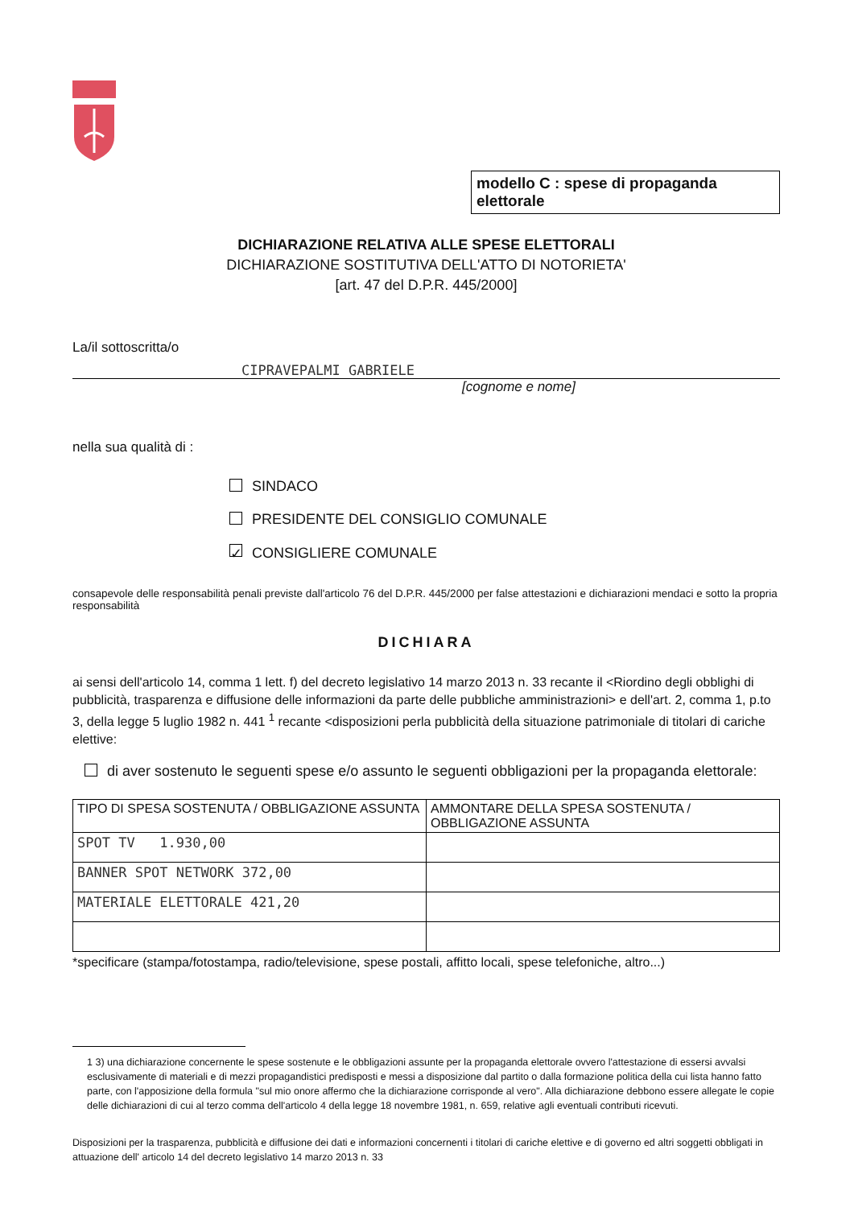modello C : spese di propaganda elettorale
DICHIARAZIONE RELATIVA ALLE SPESE ELETTORALI
DICHIARAZIONE SOSTITUTIVA DELL'ATTO DI NOTORIETA'
[art. 47 del D.P.R. 445/2000]
La/il sottoscritta/o
CIPRAVEPALMI GABRIELE
[cognome e nome]
nella sua qualità di :
SINDACO
PRESIDENTE DEL CONSIGLIO COMUNALE
✓ CONSIGLIERE COMUNALE
consapevole delle responsabilità penali previste dall'articolo 76 del D.P.R. 445/2000 per false attestazioni e dichiarazioni mendaci e sotto la propria responsabilità
DICHIARA
ai sensi dell'articolo 14, comma 1 lett. f) del decreto legislativo 14 marzo 2013 n. 33 recante il <Riordino degli obblighi di pubblicità, trasparenza e diffusione delle informazioni da parte delle pubbliche amministrazioni> e dell'art. 2, comma 1, p.to 3, della legge 5 luglio 1982 n. 441 <sup>1</sup> recante <disposizioni perla pubblicità della situazione patrimoniale di titolari di cariche elettive:
di aver sostenuto le seguenti spese e/o assunto le seguenti obbligazioni per la propaganda elettorale:
| TIPO DI SPESA SOSTENUTA / OBBLIGAZIONE ASSUNTA | AMMONTARE DELLA SPESA SOSTENUTA / OBBLIGAZIONE ASSUNTA |
| --- | --- |
| SPOT TV 1.930,00 | |
| BANNER SPOT NETWORK 372,00 | |
| MATERIALE ELETTORALE 421,20 | |
*specificare (stampa/fotostampa, radio/televisione, spese postali, affitto locali, spese telefoniche, altro...)
1 3) una dichiarazione concernente le spese sostenute e le obbligazioni assunte per la propaganda elettorale ovvero l'attestazione di essersi avvalsi esclusivamente di materiali e di mezzi propagandistici predisposti e messi a disposizione dal partito o dalla formazione politica della cui lista hanno fatto parte, con l'apposizione della formula "sul mio onore affermo che la dichiarazione corrisponde al vero". Alla dichiarazione debbono essere allegate le copie delle dichiarazioni di cui al terzo comma dell'articolo 4 della legge 18 novembre 1981, n. 659, relative agli eventuali contributi ricevuti.
Disposizioni per la trasparenza, pubblicità e diffusione dei dati e informazioni concernenti i titolari di cariche elettive e di governo ed altri soggetti obbligati in attuazione dell' articolo 14 del decreto legislativo 14 marzo 2013 n. 33